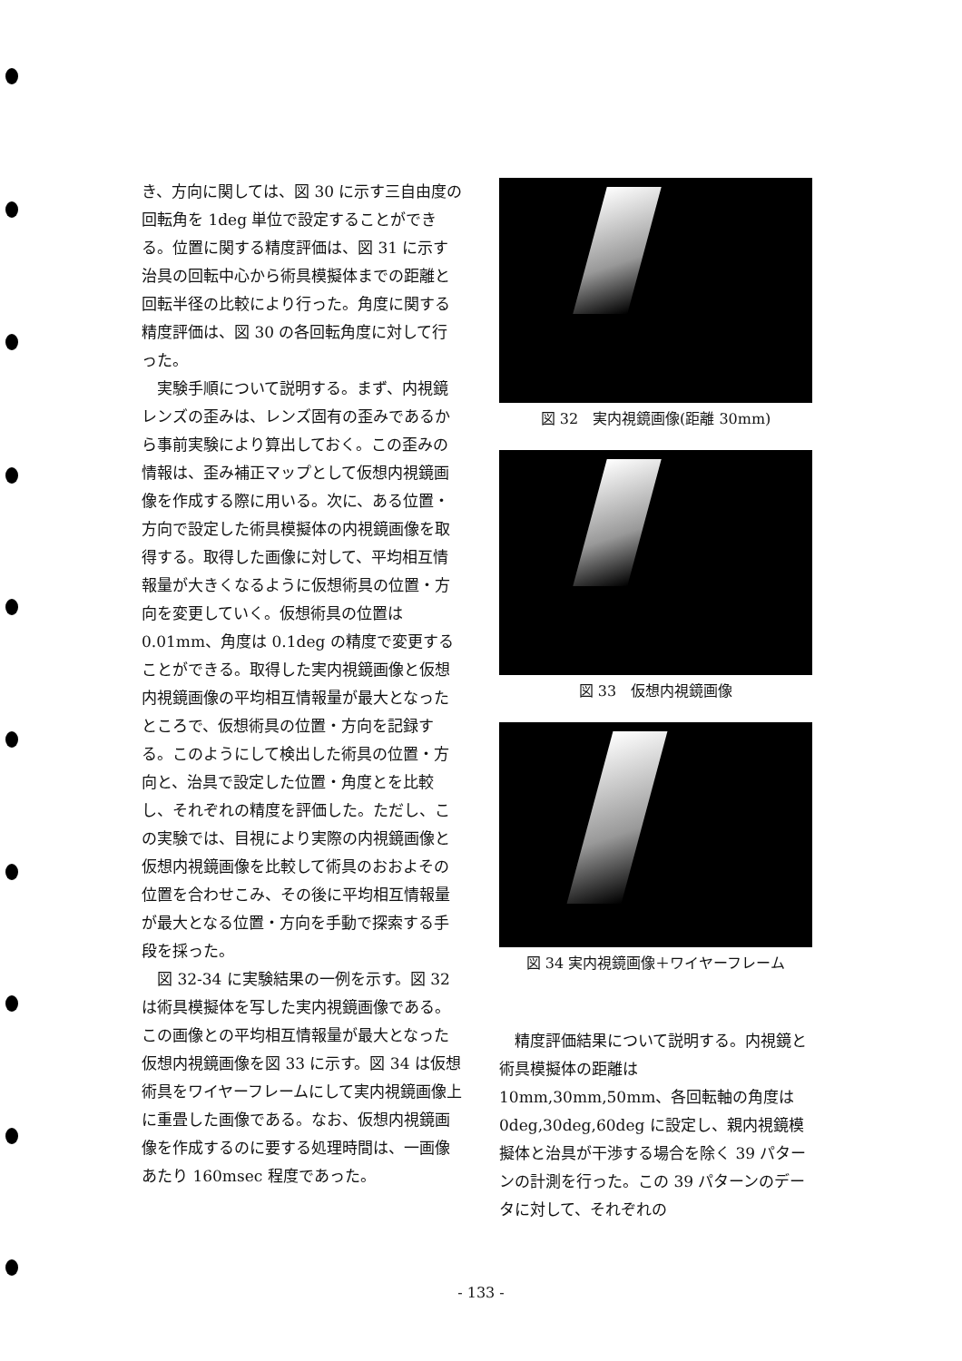き、方向に関しては、図 30 に示す三自由度の回転角を 1deg 単位で設定することができる。位置に関する精度評価は、図 31 に示す治具の回転中心から術具模擬体までの距離と回転半径の比較により行った。角度に関する精度評価は、図 30 の各回転角度に対して行った。
 実験手順について説明する。まず、内視鏡レンズの歪みは、レンズ固有の歪みであるから事前実験により算出しておく。この歪みの情報は、歪み補正マップとして仮想内視鏡画像を作成する際に用いる。次に、ある位置・方向で設定した術具模擬体の内視鏡画像を取得する。取得した画像に対して、平均相互情報量が大きくなるように仮想術具の位置・方向を変更していく。仮想術具の位置は 0.01mm、角度は 0.1deg の精度で変更することができる。取得した実内視鏡画像と仮想内視鏡画像の平均相互情報量が最大となったところで、仮想術具の位置・方向を記録する。このようにして検出した術具の位置・方向と、治具で設定した位置・角度とを比較し、それぞれの精度を評価した。ただし、この実験では、目視により実際の内視鏡画像と仮想内視鏡画像を比較して術具のおおよその位置を合わせこみ、その後に平均相互情報量が最大となる位置・方向を手動で探索する手段を採った。
 図 32-34 に実験結果の一例を示す。図 32 は術具模擬体を写した実内視鏡画像である。この画像との平均相互情報量が最大となった仮想内視鏡画像を図 33 に示す。図 34 は仮想術具をワイヤーフレームにして実内視鏡画像上に重畳した画像である。なお、仮想内視鏡画像を作成するのに要する処理時間は、一画像あたり 160msec 程度であった。
図 32　実内視鏡画像(距離 30mm)
図 33　仮想内視鏡画像
図 34 実内視鏡画像＋ワイヤーフレーム
 精度評価結果について説明する。内視鏡と術具模擬体の距離は 10mm,30mm,50mm、各回転軸の角度は 0deg,30deg,60deg に設定し、親内視鏡模擬体と治具が干渉する場合を除く 39 パターンの計測を行った。この 39 パターンのデータに対して、それぞれの
- 133 -